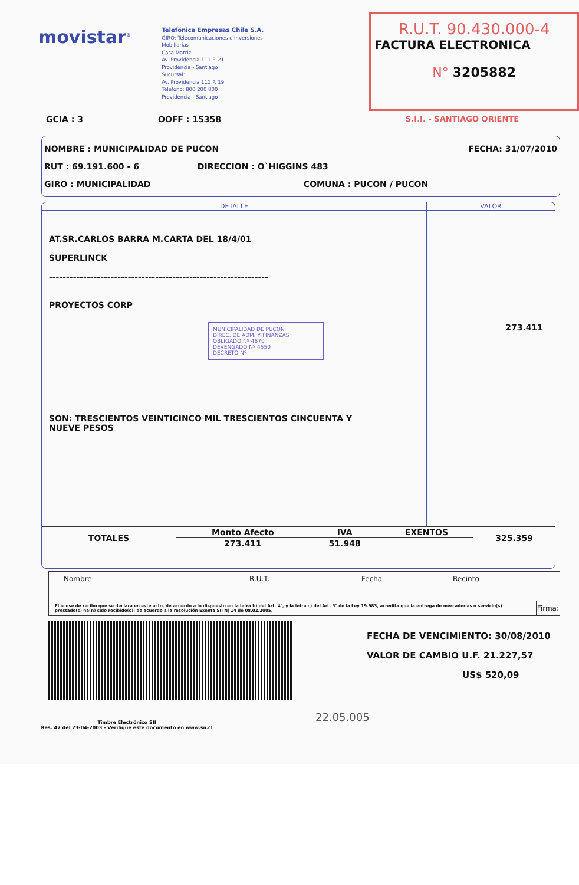movistar<sup>®</sup>
Telefónica Empresas Chile S.A.
GIRO: Telecomunicaciones e Inversiones
Mobiliarias
Casa Matriz:
Av. Providencia 111 P. 21
Providencia - Santiago
Sucursal:
Av. Providencia 111 P. 19
Teléfono: 800 200 800
Providencia - Santiago
R.U.T. 90.430.000-4
FACTURA ELECTRONICA
N° 3205882
GCIA : 3 OOFF : 15358 S.I.I. - SANTIAGO ORIENTE
NOMBRE : MUNICIPALIDAD DE PUCON FECHA: 31/07/2010
RUT : 69.191.600 - 6 DIRECCION : O`HIGGINS 483
GIRO : MUNICIPALIDAD COMUNA : PUCON / PUCON
DETALLE VALOR
AT.SR.CARLOS BARRA M.CARTA DEL 18/4/01
SUPERLINCK
----------------------------------------------------------------
PROYECTOS CORP
MUNICIPALIDAD DE PUCON
DIREC. DE ADM. Y FINANZAS
OBLIGADO Nº 4670
DEVENGADO Nº 4550
DECRETO Nº
SON: TRESCIENTOS VEINTICINCO MIL TRESCIENTOS CINCUENTA Y
NUEVE PESOS
273.411
| TOTALES | Monto Afecto | IVA | EXENTOS | 325.359 |
| | 273.411 | 51.948 | | |
| Nombre R.U.T. Fecha Recinto | |
| El acuse de recibo que se declara en este acto, de acuerdo a lo dispuesto en la letra b) del Art. 4°, y la letra c) del Art. 5° de la Ley 19.983, acredita que la entrega de mercaderías o servicio(s) prestado(s) ha(n) sido recibido(s); de acuerdo a la resolución Exenta SII N/ 14 de 08.02.2005. | Firma: |
FECHA DE VENCIMIENTO: 30/08/2010
VALOR DE CAMBIO U.F. 21.227,57
US$ 520,09
Timbre Electrónico SII
Res. 47 del 23-04-2003 - Verifique este documento en www.sii.cl
22.05.005